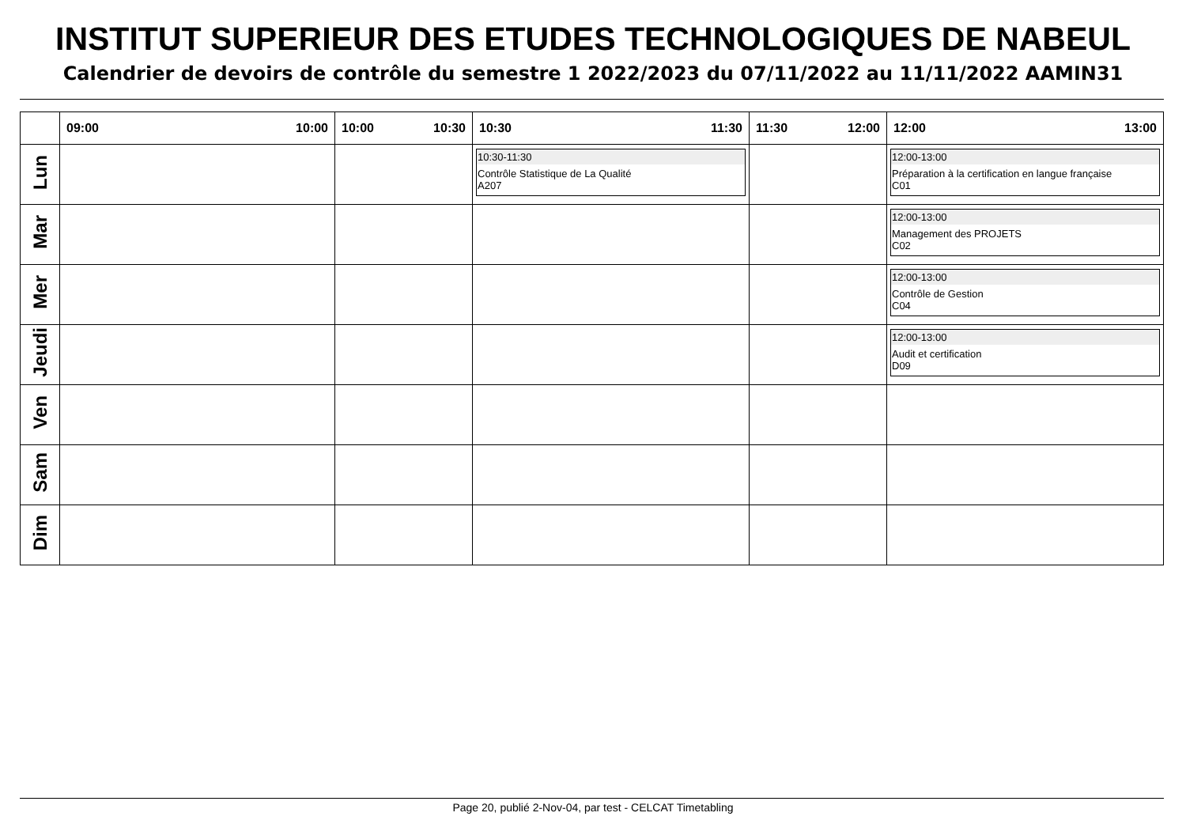INSTITUT SUPERIEUR DES ETUDES TECHNOLOGIQUES DE NABEUL
Calendrier de devoirs de contrôle du semestre 1 2022/2023 du 07/11/2022 au 11/11/2022 AAMIN31
| | 09:00 10:00 | 10:00 10:30 | 10:30 11:30 | 11:30 12:00 | 12:00 13:00 |
| --- | --- | --- | --- | --- | --- |
| Lun | | | 10:30-11:30 Contrôle Statistique de La Qualité A207 | | 12:00-13:00 Préparation à la certification en langue française C01 |
| Mar | | | | | 12:00-13:00 Management des PROJETS C02 |
| Mer | | | | | 12:00-13:00 Contrôle de Gestion C04 |
| Jeudi | | | | | 12:00-13:00 Audit et certification D09 |
| Ven | | | | | |
| Sam | | | | | |
| Dim | | | | | |
Page 20, publié 2-Nov-04, par test - CELCAT Timetabling